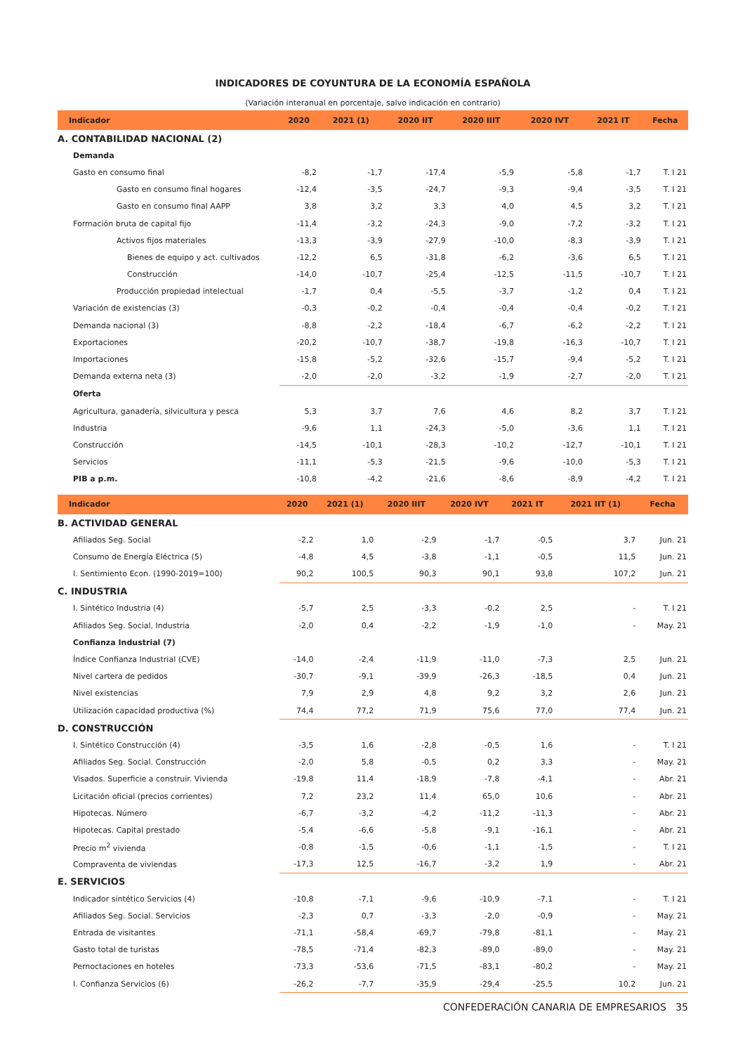INDICADORES DE COYUNTURA DE LA ECONOMÍA ESPAÑOLA
(Variación interanual en porcentaje, salvo indicación en contrario)
| Indicador | 2020 | 2021 (1) | 2020 IIT | 2020 IIIT | 2020 IVT | 2021 IT | Fecha |
| --- | --- | --- | --- | --- | --- | --- | --- |
| A. CONTABILIDAD NACIONAL (2) | | | | | | | |
| Demanda | | | | | | | |
| Gasto en consumo final | -8,2 | -1,7 | -17,4 | -5,9 | -5,8 | -1,7 | T. I 21 |
| Gasto en consumo final hogares | -12,4 | -3,5 | -24,7 | -9,3 | -9,4 | -3,5 | T. I 21 |
| Gasto en consumo final AAPP | 3,8 | 3,2 | 3,3 | 4,0 | 4,5 | 3,2 | T. I 21 |
| Formación bruta de capital fijo | -11,4 | -3,2 | -24,3 | -9,0 | -7,2 | -3,2 | T. I 21 |
| Activos fijos materiales | -13,3 | -3,9 | -27,9 | -10,0 | -8,3 | -3,9 | T. I 21 |
| Bienes de equipo y act. cultivados | -12,2 | 6,5 | -31,8 | -6,2 | -3,6 | 6,5 | T. I 21 |
| Construcción | -14,0 | -10,7 | -25,4 | -12,5 | -11,5 | -10,7 | T. I 21 |
| Producción propiedad intelectual | -1,7 | 0,4 | -5,5 | -3,7 | -1,2 | 0,4 | T. I 21 |
| Variación de existencias (3) | -0,3 | -0,2 | -0,4 | -0,4 | -0,4 | -0,2 | T. I 21 |
| Demanda nacional (3) | -8,8 | -2,2 | -18,4 | -6,7 | -6,2 | -2,2 | T. I 21 |
| Exportaciones | -20,2 | -10,7 | -38,7 | -19,8 | -16,3 | -10,7 | T. I 21 |
| Importaciones | -15,8 | -5,2 | -32,6 | -15,7 | -9,4 | -5,2 | T. I 21 |
| Demanda externa neta (3) | -2,0 | -2,0 | -3,2 | -1,9 | -2,7 | -2,0 | T. I 21 |
| Oferta | | | | | | | |
| Agricultura, ganadería, silvicultura y pesca | 5,3 | 3,7 | 7,6 | 4,6 | 8,2 | 3,7 | T. I 21 |
| Industria | -9,6 | 1,1 | -24,3 | -5,0 | -3,6 | 1,1 | T. I 21 |
| Construcción | -14,5 | -10,1 | -28,3 | -10,2 | -12,7 | -10,1 | T. I 21 |
| Servicios | -11,1 | -5,3 | -21,5 | -9,6 | -10,0 | -5,3 | T. I 21 |
| PIB a p.m. | -10,8 | -4,2 | -21,6 | -8,6 | -8,9 | -4,2 | T. I 21 |
| Indicador | 2020 | 2021 (1) | 2020 IIIT | 2020 IVT | 2021 IT | 2021 IIT (1) | Fecha |
| --- | --- | --- | --- | --- | --- | --- | --- |
| B. ACTIVIDAD GENERAL | | | | | | | |
| Afiliados Seg. Social | -2,2 | 1,0 | -2,9 | -1,7 | -0,5 | 3,7 | Jun. 21 |
| Consumo de Energía Eléctrica (5) | -4,8 | 4,5 | -3,8 | -1,1 | -0,5 | 11,5 | Jun. 21 |
| I. Sentimiento Econ. (1990-2019=100) | 90,2 | 100,5 | 90,3 | 90,1 | 93,8 | 107,2 | Jun. 21 |
| C. INDUSTRIA | | | | | | | |
| I. Sintético Industria (4) | -5,7 | 2,5 | -3,3 | -0,2 | 2,5 | - | T. I 21 |
| Afiliados Seg. Social, Industria | -2,0 | 0,4 | -2,2 | -1,9 | -1,0 | - | May. 21 |
| Confianza Industrial (7) | | | | | | | |
| Índice Confianza Industrial (CVE) | -14,0 | -2,4 | -11,9 | -11,0 | -7,3 | 2,5 | Jun. 21 |
| Nivel cartera de pedidos | -30,7 | -9,1 | -39,9 | -26,3 | -18,5 | 0,4 | Jun. 21 |
| Nivel existencias | 7,9 | 2,9 | 4,8 | 9,2 | 3,2 | 2,6 | Jun. 21 |
| Utilización capacidad productiva (%) | 74,4 | 77,2 | 71,9 | 75,6 | 77,0 | 77,4 | Jun. 21 |
| D. CONSTRUCCIÓN | | | | | | | |
| I. Sintético Construcción (4) | -3,5 | 1,6 | -2,8 | -0,5 | 1,6 | - | T. I 21 |
| Afiliados Seg. Social. Construcción | -2,0 | 5,8 | -0,5 | 0,2 | 3,3 | - | May. 21 |
| Visados. Superficie a construir. Vivienda | -19,8 | 11,4 | -18,9 | -7,8 | -4,1 | - | Abr. 21 |
| Licitación oficial (precios corrientes) | 7,2 | 23,2 | 11,4 | 65,0 | 10,6 | - | Abr. 21 |
| Hipotecas. Número | -6,7 | -3,2 | -4,2 | -11,2 | -11,3 | - | Abr. 21 |
| Hipotecas. Capital prestado | -5,4 | -6,6 | -5,8 | -9,1 | -16,1 | - | Abr. 21 |
| Precio m<sup>2</sup> vivienda | -0,8 | -1,5 | -0,6 | -1,1 | -1,5 | - | T. I 21 |
| Compraventa de viviendas | -17,3 | 12,5 | -16,7 | -3,2 | 1,9 | - | Abr. 21 |
| E. SERVICIOS | | | | | | | |
| Indicador sintético Servicios (4) | -10,8 | -7,1 | -9,6 | -10,9 | -7,1 | - | T. I 21 |
| Afiliados Seg. Social. Servicios | -2,3 | 0,7 | -3,3 | -2,0 | -0,9 | - | May. 21 |
| Entrada de visitantes | -71,1 | -58,4 | -69,7 | -79,8 | -81,1 | - | May. 21 |
| Gasto total de turistas | -78,5 | -71,4 | -82,3 | -89,0 | -89,0 | - | May. 21 |
| Pernoctaciones en hoteles | -73,3 | -53,6 | -71,5 | -83,1 | -80,2 | - | May. 21 |
| I. Confianza Servicios (6) | -26,2 | -7,7 | -35,9 | -29,4 | -25,5 | 10,2 | Jun. 21 |
CONFEDERACIÓN CANARIA DE EMPRESARIOS 35